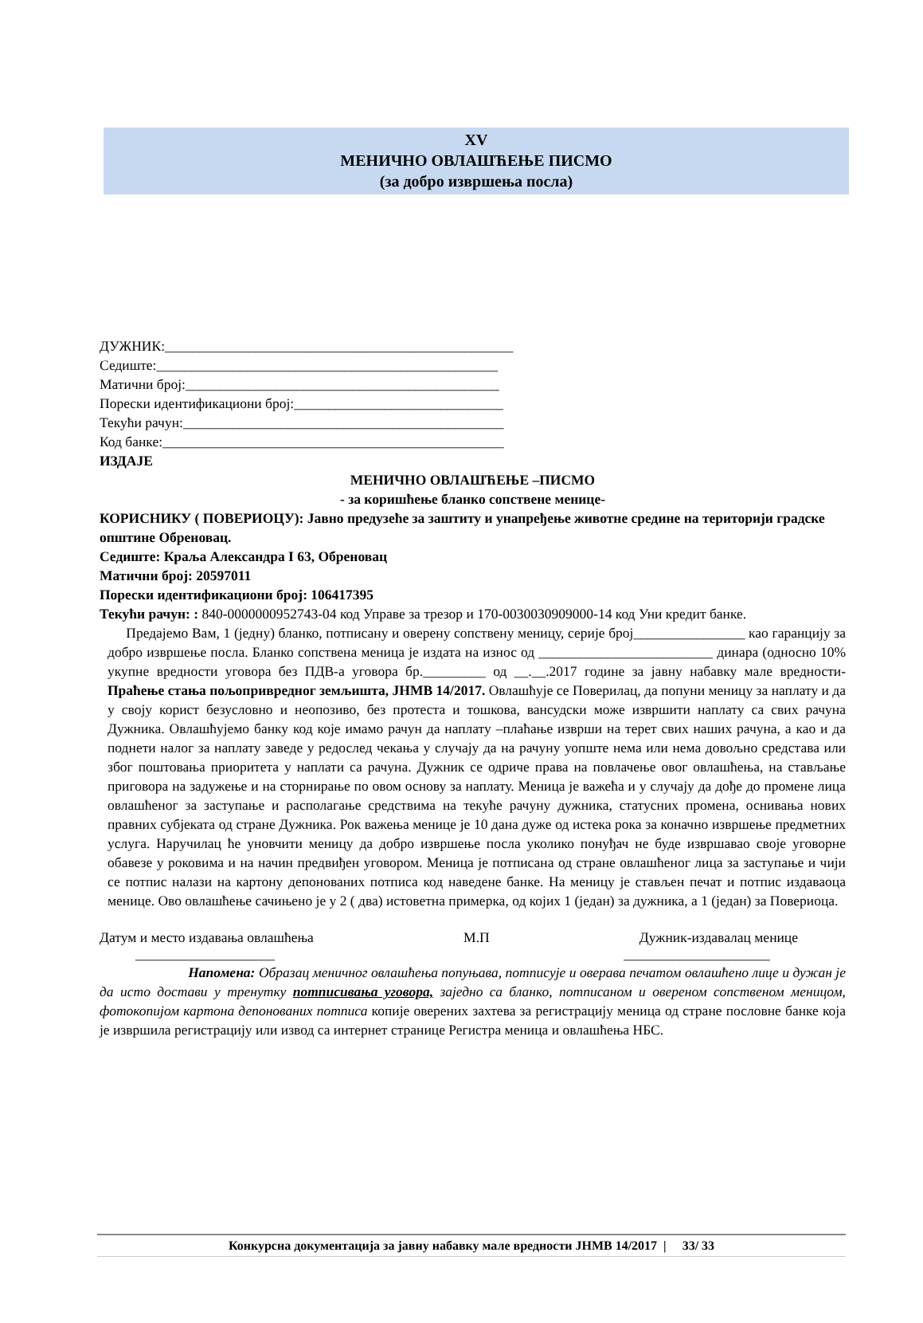XV
МЕНИЧНО ОВЛАШЋЕЊЕ ПИСМО
(за добро извршења посла)
ДУЖНИК:__________________________________________________
Седиште:_________________________________________________
Матични број:_____________________________________________
Порески идентификациони број:______________________________
Текући рачун:______________________________________________
Код банке:_________________________________________________
ИЗДАЈЕ
МЕНИЧНО ОВЛАШЋЕЊЕ –ПИСМО
- за коришћење бланко сопствене менице-
КОРИСНИКУ ( ПОВЕРИОЦУ): Јавно предузеће за заштиту и унапређење животне средине на територији градске општине Обреновац.
Седиште: Краља Александра I 63, Обреновац
Матични број: 20597011
Порески идентификациони број: 106417395
Текући рачун: : 840-0000000952743-04 код Управе за трезор и 170-0030030909000-14 код Уни кредит банке.
Предајемо Вам, 1 (једну) бланко, потписану и оверену сопствену меницу, серије број________________ као гаранцију за добро извршење посла. Бланко сопствена меница је издата на износ од _________________________ динара (односно 10% укупне вредности уговора без ПДВ-а уговора бр._________ од __.__.2017 године за јавну набавку мале вредности- Праћење стања пољопривредног земљишта, ЈНМВ 14/2017. Овлашћује се Поверилац, да попуни меницу за наплату и да у своју корист безусловно и неопозиво, без протеста и тошкова, вансудски може извршити наплату са свих рачуна Дужника. Овлашћујемо банку код које имамо рачун да наплату –плаћање изврши на терет свих наших рачуна, а као и да поднети налог за наплату заведе у редослед чекања у случају да на рачуну уопште нема или нема довољно средстава или због поштовања приоритета у наплати са рачуна. Дужник се одриче права на повлачење овог овлашћења, на стављање приговора на задужење и на сторнирање по овом основу за наплату. Меница је важећа и у случају да дође до промене лица овлашћеног за заступање и располагање средствима на текуће рачуну дужника, статусних промена, оснивања нових правних субјеката од стране Дужника. Рок важења менице је 10 дана дуже од истека рока за коначно извршење предметних услуга. Наручилац ће уновчити меницу да добро извршење посла уколико понуђач не буде извршавао своје уговорне обавезе у роковима и на начин предвиђен уговором. Меница је потписана од стране овлашћеног лица за заступање и чији се потпис налази на картону депонованих потписа код наведене банке. На меницу је стављен печат и потпис издаваоца менице. Ово овлашћење сачињено је у 2 ( два) истоветна примерка, од којих 1 (један) за дужника, а 1 (један) за Повериоца.
Датум и место издавања овлашћења М.П Дужник-издавалац менице
____________________ _____________________
Напомена: Образац меничног овлашћења попуњава, потписује и оверава печатом овлашћено лице и дужан је да исто достави у тренутку потписивања уговора, заједно са бланко, потписаном и овереном сопственом меницом, фотокопијом картона депонованих потписа копије оверених захтева за регистрацију меница од стране пословне банке која је извршила регистрацију или извод са интернет странице Регистра меница и овлашћења НБС.
Конкурсна документација за јавну набавку мале вредности ЈНМВ 14/2017 | 33/ 33